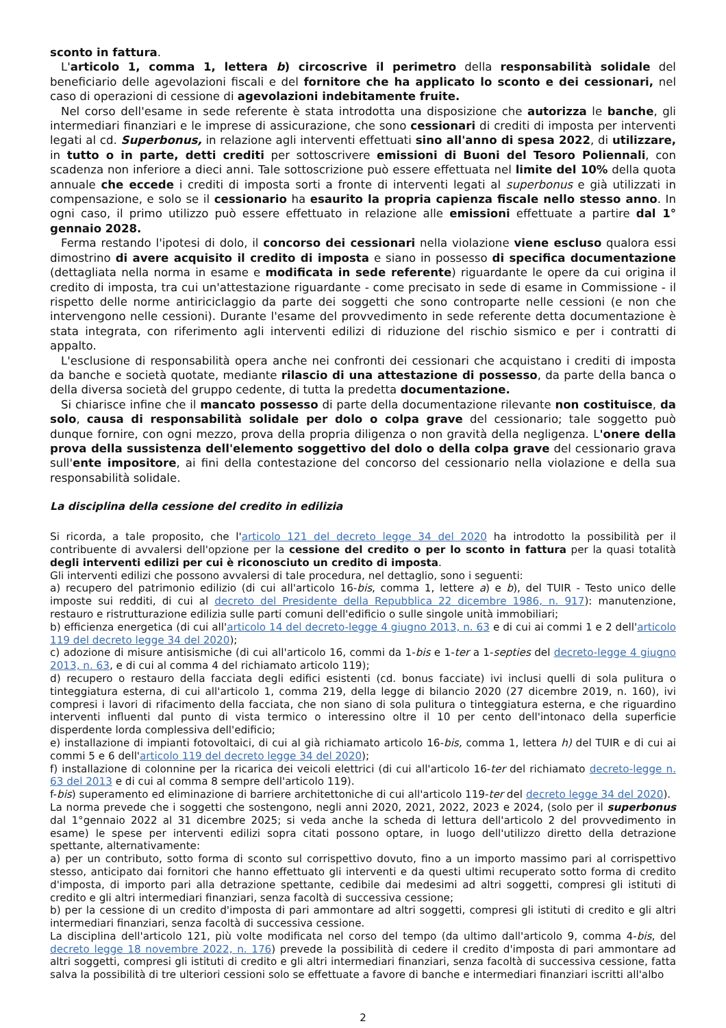sconto in fattura.
L'articolo 1, comma 1, lettera b) circoscrive il perimetro della responsabilità solidale del beneficiario delle agevolazioni fiscali e del fornitore che ha applicato lo sconto e dei cessionari, nel caso di operazioni di cessione di agevolazioni indebitamente fruite.
Nel corso dell'esame in sede referente è stata introdotta una disposizione che autorizza le banche, gli intermediari finanziari e le imprese di assicurazione, che sono cessionari di crediti di imposta per interventi legati al cd. Superbonus, in relazione agli interventi effettuati sino all'anno di spesa 2022, di utilizzare, in tutto o in parte, detti crediti per sottoscrivere emissioni di Buoni del Tesoro Poliennali, con scadenza non inferiore a dieci anni. Tale sottoscrizione può essere effettuata nel limite del 10% della quota annuale che eccede i crediti di imposta sorti a fronte di interventi legati al superbonus e già utilizzati in compensazione, e solo se il cessionario ha esaurito la propria capienza fiscale nello stesso anno. In ogni caso, il primo utilizzo può essere effettuato in relazione alle emissioni effettuate a partire dal 1° gennaio 2028.
Ferma restando l'ipotesi di dolo, il concorso dei cessionari nella violazione viene escluso qualora essi dimostrino di avere acquisito il credito di imposta e siano in possesso di specifica documentazione (dettagliata nella norma in esame e modificata in sede referente) riguardante le opere da cui origina il credito di imposta, tra cui un'attestazione riguardante - come precisato in sede di esame in Commissione - il rispetto delle norme antiriciclaggio da parte dei soggetti che sono controparte nelle cessioni (e non che intervengono nelle cessioni). Durante l'esame del provvedimento in sede referente detta documentazione è stata integrata, con riferimento agli interventi edilizi di riduzione del rischio sismico e per i contratti di appalto.
L'esclusione di responsabilità opera anche nei confronti dei cessionari che acquistano i crediti di imposta da banche e società quotate, mediante rilascio di una attestazione di possesso, da parte della banca o della diversa società del gruppo cedente, di tutta la predetta documentazione.
Si chiarisce infine che il mancato possesso di parte della documentazione rilevante non costituisce, da solo, causa di responsabilità solidale per dolo o colpa grave del cessionario; tale soggetto può dunque fornire, con ogni mezzo, prova della propria diligenza o non gravità della negligenza. L'onere della prova della sussistenza dell'elemento soggettivo del dolo o della colpa grave del cessionario grava sull'ente impositore, ai fini della contestazione del concorso del cessionario nella violazione e della sua responsabilità solidale.
La disciplina della cessione del credito in edilizia
Si ricorda, a tale proposito, che l'articolo 121 del decreto legge 34 del 2020 ha introdotto la possibilità per il contribuente di avvalersi dell'opzione per la cessione del credito o per lo sconto in fattura per la quasi totalità degli interventi edilizi per cui è riconosciuto un credito di imposta.
Gli interventi edilizi che possono avvalersi di tale procedura, nel dettaglio, sono i seguenti:
a) recupero del patrimonio edilizio (di cui all'articolo 16-bis, comma 1, lettere a) e b), del TUIR - Testo unico delle imposte sui redditi, di cui al decreto del Presidente della Repubblica 22 dicembre 1986, n. 917): manutenzione, restauro e ristrutturazione edilizia sulle parti comuni dell'edificio o sulle singole unità immobiliari;
b) efficienza energetica (di cui all'articolo 14 del decreto-legge 4 giugno 2013, n. 63 e di cui ai commi 1 e 2 dell'articolo 119 del decreto legge 34 del 2020);
c) adozione di misure antisismiche (di cui all'articolo 16, commi da 1-bis e 1-ter a 1-septies del decreto-legge 4 giugno 2013, n. 63, e di cui al comma 4 del richiamato articolo 119);
d) recupero o restauro della facciata degli edifici esistenti (cd. bonus facciate) ivi inclusi quelli di sola pulitura o tinteggiatura esterna, di cui all'articolo 1, comma 219, della legge di bilancio 2020 (27 dicembre 2019, n. 160), ivi compresi i lavori di rifacimento della facciata, che non siano di sola pulitura o tinteggiatura esterna, e che riguardino interventi influenti dal punto di vista termico o interessino oltre il 10 per cento dell'intonaco della superficie disperdente lorda complessiva dell'edificio;
e) installazione di impianti fotovoltaici, di cui al già richiamato articolo 16-bis, comma 1, lettera h) del TUIR e di cui ai commi 5 e 6 dell'articolo 119 del decreto legge 34 del 2020);
f) installazione di colonnine per la ricarica dei veicoli elettrici (di cui all'articolo 16-ter del richiamato decreto-legge n. 63 del 2013 e di cui al comma 8 sempre dell'articolo 119).
f-bis) superamento ed eliminazione di barriere architettoniche di cui all'articolo 119-ter del decreto legge 34 del 2020).
La norma prevede che i soggetti che sostengono, negli anni 2020, 2021, 2022, 2023 e 2024, (solo per il superbonus dal 1°gennaio 2022 al 31 dicembre 2025; si veda anche la scheda di lettura dell'articolo 2 del provvedimento in esame) le spese per interventi edilizi sopra citati possono optare, in luogo dell'utilizzo diretto della detrazione spettante, alternativamente:
a) per un contributo, sotto forma di sconto sul corrispettivo dovuto, fino a un importo massimo pari al corrispettivo stesso, anticipato dai fornitori che hanno effettuato gli interventi e da questi ultimi recuperato sotto forma di credito d'imposta, di importo pari alla detrazione spettante, cedibile dai medesimi ad altri soggetti, compresi gli istituti di credito e gli altri intermediari finanziari, senza facoltà di successiva cessione;
b) per la cessione di un credito d'imposta di pari ammontare ad altri soggetti, compresi gli istituti di credito e gli altri intermediari finanziari, senza facoltà di successiva cessione.
La disciplina dell'articolo 121, più volte modificata nel corso del tempo (da ultimo dall'articolo 9, comma 4-bis, del decreto legge 18 novembre 2022, n. 176) prevede la possibilità di cedere il credito d'imposta di pari ammontare ad altri soggetti, compresi gli istituti di credito e gli altri intermediari finanziari, senza facoltà di successiva cessione, fatta salva la possibilità di tre ulteriori cessioni solo se effettuate a favore di banche e intermediari finanziari iscritti all'albo
2